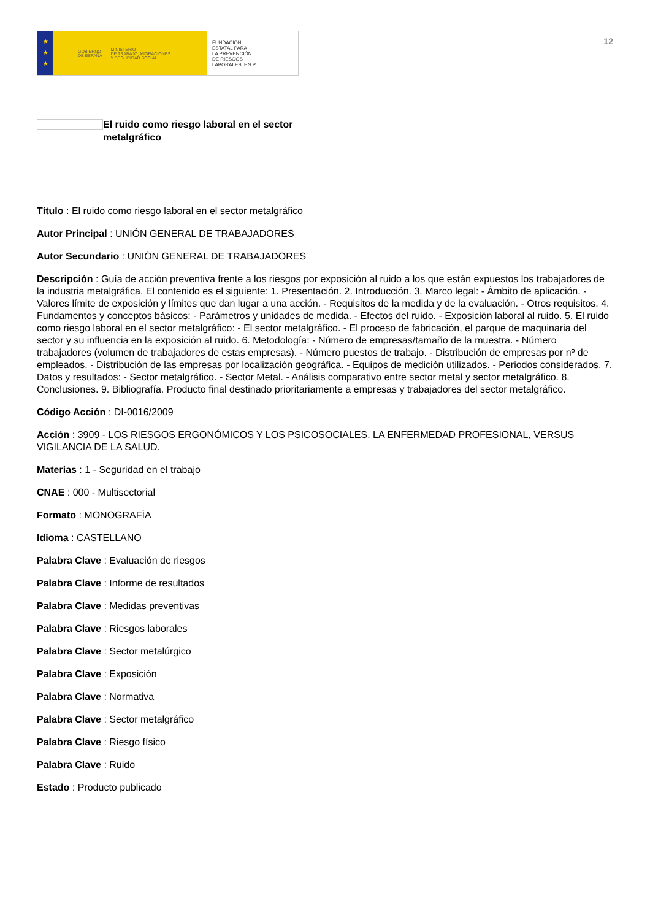★
★
★
GOBIERNO
DE ESPAÑA MINISTERIO
DE TRABAJO, MIGRACIONES
Y SEGURIDAD SOCIAL
FUNDACIÓN
ESTATAL PARA
LA PREVENCIÓN
DE RIESGOS
LABORALES, F.S.P.
12
El ruido como riesgo laboral en el sector metalgráfico
Título : El ruido como riesgo laboral en el sector metalgráfico
Autor Principal : UNIÓN GENERAL DE TRABAJADORES
Autor Secundario : UNIÓN GENERAL DE TRABAJADORES
Descripción : Guía de acción preventiva frente a los riesgos por exposición al ruido a los que están expuestos los trabajadores de la industria metalgráfica. El contenido es el siguiente: 1. Presentación. 2. Introducción. 3. Marco legal: - Ámbito de aplicación. - Valores límite de exposición y límites que dan lugar a una acción. - Requisitos de la medida y de la evaluación. - Otros requisitos. 4. Fundamentos y conceptos básicos: - Parámetros y unidades de medida. - Efectos del ruido. - Exposición laboral al ruido. 5. El ruido como riesgo laboral en el sector metalgráfico: - El sector metalgráfico. - El proceso de fabricación, el parque de maquinaria del sector y su influencia en la exposición al ruido. 6. Metodología: - Número de empresas/tamaño de la muestra. - Número trabajadores (volumen de trabajadores de estas empresas). - Número puestos de trabajo. - Distribución de empresas por nº de empleados. - Distribución de las empresas por localización geográfica. - Equipos de medición utilizados. - Periodos considerados. 7. Datos y resultados: - Sector metalgráfico. - Sector Metal. - Análisis comparativo entre sector metal y sector metalgráfico. 8. Conclusiones. 9. Bibliografía. Producto final destinado prioritariamente a empresas y trabajadores del sector metalgráfico.
Código Acción : DI-0016/2009
Acción : 3909 - LOS RIESGOS ERGONÓMICOS Y LOS PSICOSOCIALES. LA ENFERMEDAD PROFESIONAL, VERSUS VIGILANCIA DE LA SALUD.
Materias : 1 - Seguridad en el trabajo
CNAE : 000 - Multisectorial
Formato : MONOGRAFÍA
Idioma : CASTELLANO
Palabra Clave : Evaluación de riesgos
Palabra Clave : Informe de resultados
Palabra Clave : Medidas preventivas
Palabra Clave : Riesgos laborales
Palabra Clave : Sector metalúrgico
Palabra Clave : Exposición
Palabra Clave : Normativa
Palabra Clave : Sector metalgráfico
Palabra Clave : Riesgo físico
Palabra Clave : Ruido
Estado : Producto publicado